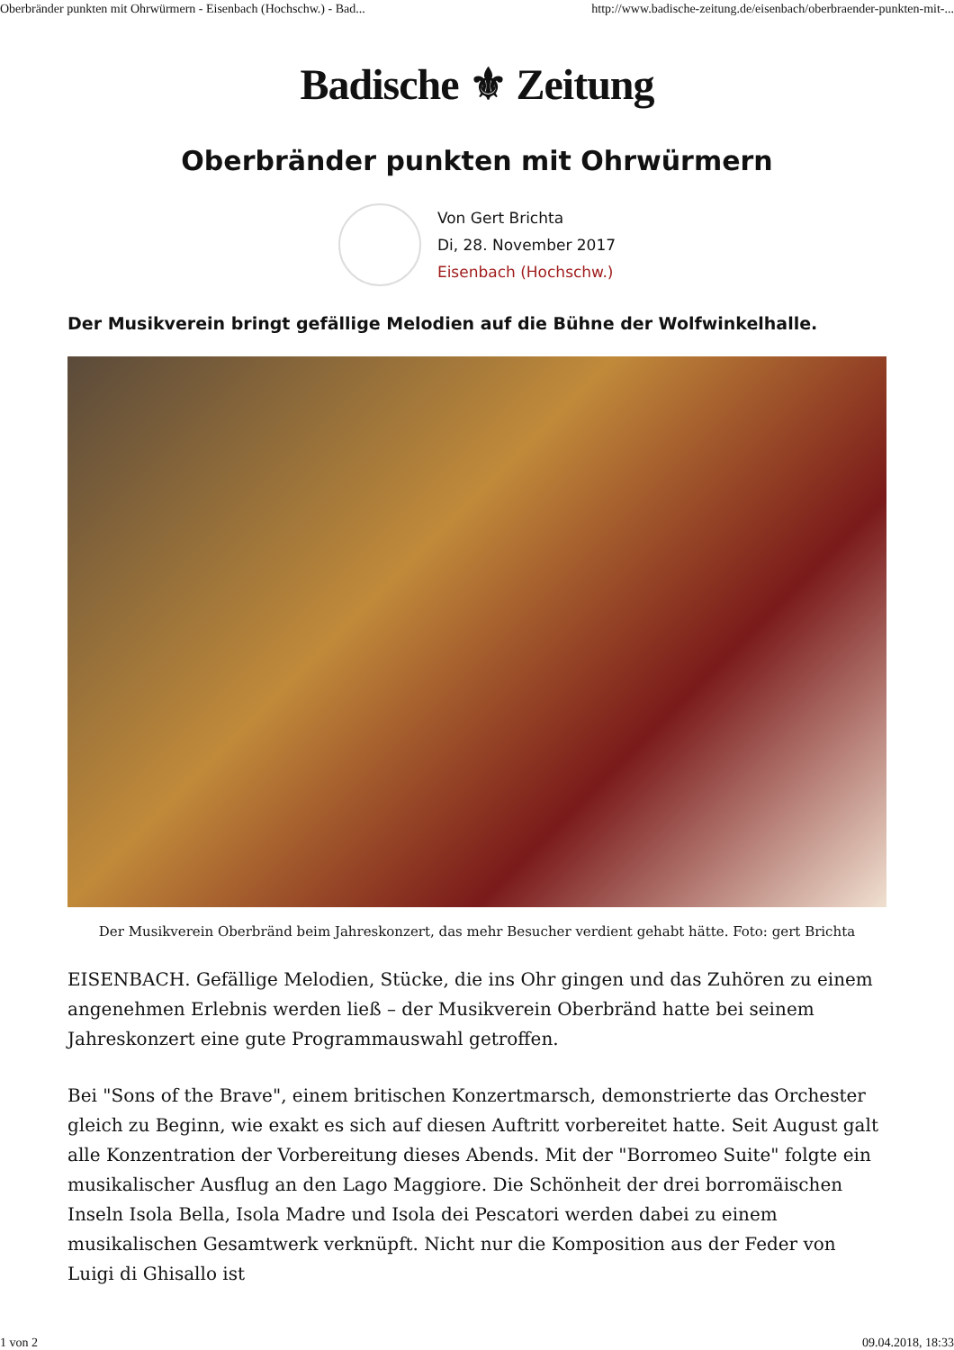Oberbränder punkten mit Ohrwürmern - Eisenbach (Hochschw.) - Bad... http://www.badische-zeitung.de/eisenbach/oberbraender-punkten-mit-...
Badische ⚜ Zeitung
Oberbränder punkten mit Ohrwürmern
Von Gert Brichta
Di, 28. November 2017
Eisenbach (Hochschw.)
Der Musikverein bringt gefällige Melodien auf die Bühne der Wolfwinkelhalle.
Der Musikverein Oberbränd beim Jahreskonzert, das mehr Besucher verdient gehabt hätte. Foto: gert Brichta
EISENBACH. Gefällige Melodien, Stücke, die ins Ohr gingen und das Zuhören zu einem angenehmen Erlebnis werden ließ – der Musikverein Oberbränd hatte bei seinem Jahreskonzert eine gute Programmauswahl getroffen.
Bei "Sons of the Brave", einem britischen Konzertmarsch, demonstrierte das Orchester gleich zu Beginn, wie exakt es sich auf diesen Auftritt vorbereitet hatte. Seit August galt alle Konzentration der Vorbereitung dieses Abends. Mit der "Borromeo Suite" folgte ein musikalischer Ausflug an den Lago Maggiore. Die Schönheit der drei borromäischen Inseln Isola Bella, Isola Madre und Isola dei Pescatori werden dabei zu einem musikalischen Gesamtwerk verknüpft. Nicht nur die Komposition aus der Feder von Luigi di Ghisallo ist
1 von 2 09.04.2018, 18:33